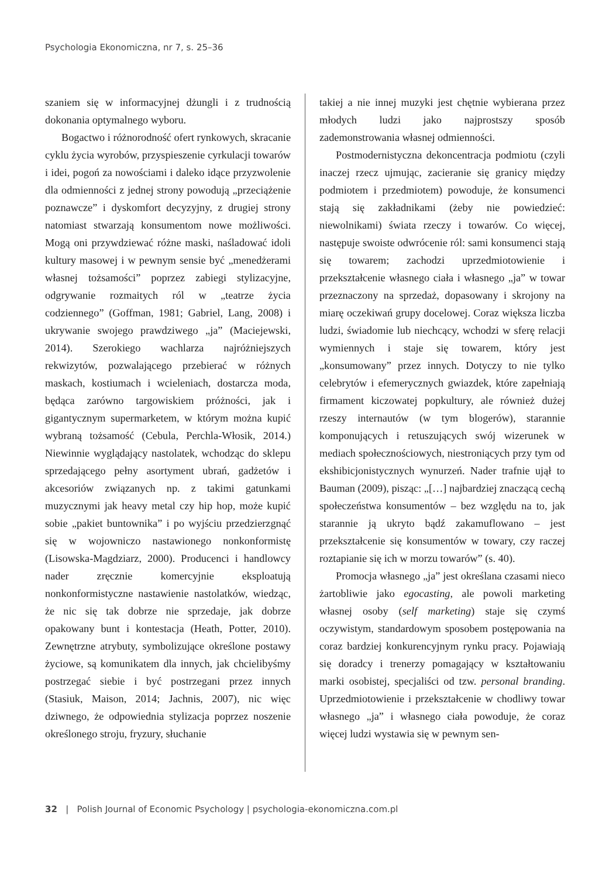Psychologia Ekonomiczna, nr 7, s. 25–36
szaniem się w informacyjnej dżungli i z trudnością dokonania optymalnego wyboru.
Bogactwo i różnorodność ofert rynkowych, skracanie cyklu życia wyrobów, przyspieszenie cyrkulacji towarów i idei, pogoń za nowościami i daleko idące przyzwolenie dla odmienności z jednej strony powodują „przeciążenie poznawcze” i dyskomfort decyzyjny, z drugiej strony natomiast stwarzają konsumentom nowe możliwości. Mogą oni przywdziewać różne maski, naśladować idoli kultury masowej i w pewnym sensie być „menedżerami własnej tożsamości” poprzez zabiegi stylizacyjne, odgrywanie rozmaitych ról w „teatrze życia codziennego” (Goffman, 1981; Gabriel, Lang, 2008) i ukrywanie swojego prawdziwego „ja” (Maciejewski, 2014). Szerokiego wachlarza najróżniejszych rekwizytów, pozwalającego przebierać w różnych maskach, kostiumach i wcieleniach, dostarcza moda, będąca zarówno targowiskiem próżności, jak i gigantycznym supermarketem, w którym można kupić wybraną tożsamość (Cebula, Perchla-Włosik, 2014.) Niewinnie wyglądający nastolatek, wchodząc do sklepu sprzedającego pełny asortyment ubrań, gadżetów i akcesoriów związanych np. z takimi gatunkami muzycznymi jak heavy metal czy hip hop, może kupić sobie „pakiet buntownika” i po wyjściu przedzierzgnąć się w wojowniczo nastawionego nonkonformistę (Lisowska-Magdziarz, 2000). Producenci i handlowcy nader zręcznie komercyjnie eksploatują nonkonformistyczne nastawienie nastolatków, wiedząc, że nic się tak dobrze nie sprzedaje, jak dobrze opakowany bunt i kontestacja (Heath, Potter, 2010). Zewnętrzne atrybuty, symbolizujące określone postawy życiowe, są komunikatem dla innych, jak chcielibyśmy postrzegać siebie i być postrzegani przez innych (Stasiuk, Maison, 2014; Jachnis, 2007), nic więc dziwnego, że odpowiednia stylizacja poprzez noszenie określonego stroju, fryzury, słuchanie
takiej a nie innej muzyki jest chętnie wybierana przez młodych ludzi jako najprostszy sposób zademonstrowania własnej odmienności.
Postmodernistyczna dekoncentracja podmiotu (czyli inaczej rzecz ujmując, zacieranie się granicy między podmiotem i przedmiotem) powoduje, że konsumenci stają się zakładnikami (żeby nie powiedzieć: niewolnikami) świata rzeczy i towarów. Co więcej, następuje swoiste odwrócenie ról: sami konsumenci stają się towarem; zachodzi uprzedmiotowienie i przekształcenie własnego ciała i własnego „ja” w towar przeznaczony na sprzedaż, dopasowany i skrojony na miarę oczekiwań grupy docelowej. Coraz większa liczba ludzi, świadomie lub niechcący, wchodzi w sferę relacji wymiennych i staje się towarem, który jest „konsumowany” przez innych. Dotyczy to nie tylko celebrytów i efemerycznych gwiazdek, które zapełniają firmament kiczowatej popkultury, ale również dużej rzeszy internautów (w tym blogerów), starannie komponujących i retuszujących swój wizerunek w mediach społecznościowych, niestroniących przy tym od ekshibicjonistycznych wynurzeń. Nader trafnie ujął to Bauman (2009), pisząc: „[…] najbardziej znaczącą cechą społeczeństwa konsumentów – bez względu na to, jak starannie ją ukryto bądź zakamuflowano – jest przekształcenie się konsumentów w towary, czy raczej roztapianie się ich w morzu towarów” (s. 40).
Promocja własnego „ja” jest określana czasami nieco żartobliwie jako egocasting, ale powoli marketing własnej osoby (self marketing) staje się czymś oczywistym, standardowym sposobem postępowania na coraz bardziej konkurencyjnym rynku pracy. Pojawiają się doradcy i trenerzy pomagający w kształtowaniu marki osobistej, specjaliści od tzw. personal branding. Uprzedmiotowienie i przekształcenie w chodliwy towar własnego „ja” i własnego ciała powoduje, że coraz więcej ludzi wystawia się w pewnym sen-
32 | Polish Journal of Economic Psychology | psychologia-ekonomiczna.com.pl